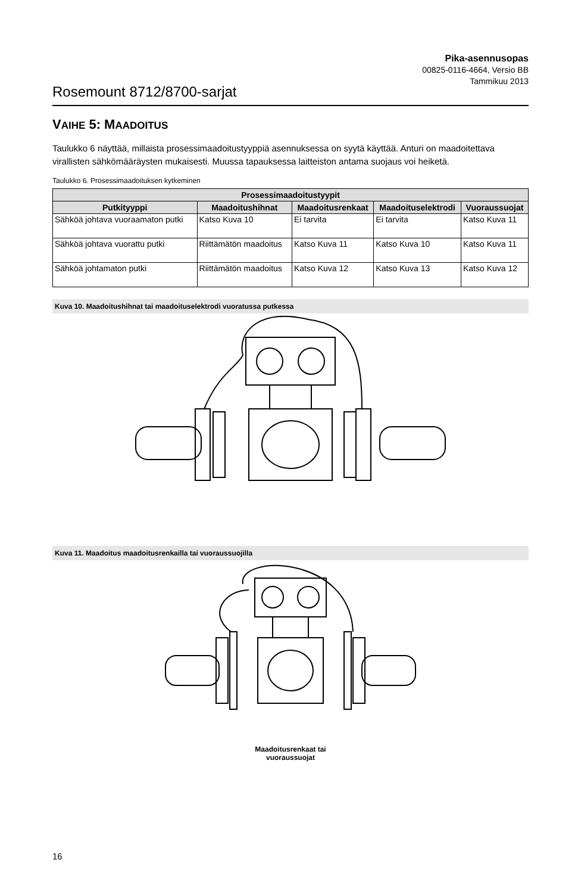Pika-asennusopas
00825-0116-4664, Versio BB
Tammikuu 2013
Rosemount 8712/8700-sarjat
VAIHE 5: MAADOITUS
Taulukko 6 näyttää, millaista prosessimaadoitustyyppiä asennuksessa on syytä käyttää. Anturi on maadoitettava virallisten sähkömääräysten mukaisesti. Muussa tapauksessa laitteiston antama suojaus voi heiketä.
Taulukko 6. Prosessimaadoituksen kytkeminen
| Prosessimaadoitustyypit | | | | |
| --- | --- | --- | --- | --- |
| Putkityyppi | Maadoitushihnat | Maadoitusrenkaat | Maadoituselektrodi | Vuoraussuojat |
| Sähköä johtava vuoraamaton putki | Katso Kuva 10 | Ei tarvita | Ei tarvita | Katso Kuva 11 |
| Sähköä johtava vuorattu putki | Riittämätön maadoitus | Katso Kuva 11 | Katso Kuva 10 | Katso Kuva 11 |
| Sähköä johtamaton putki | Riittämätön maadoitus | Katso Kuva 12 | Katso Kuva 13 | Katso Kuva 12 |
Kuva 10. Maadoitushihnat tai maadoituselektrodi vuoratussa putkessa
Kuva 11. Maadoitus maadoitusrenkailla tai vuoraussuojilla
Maadoitusrenkaat tai
vuoraussuojat
16